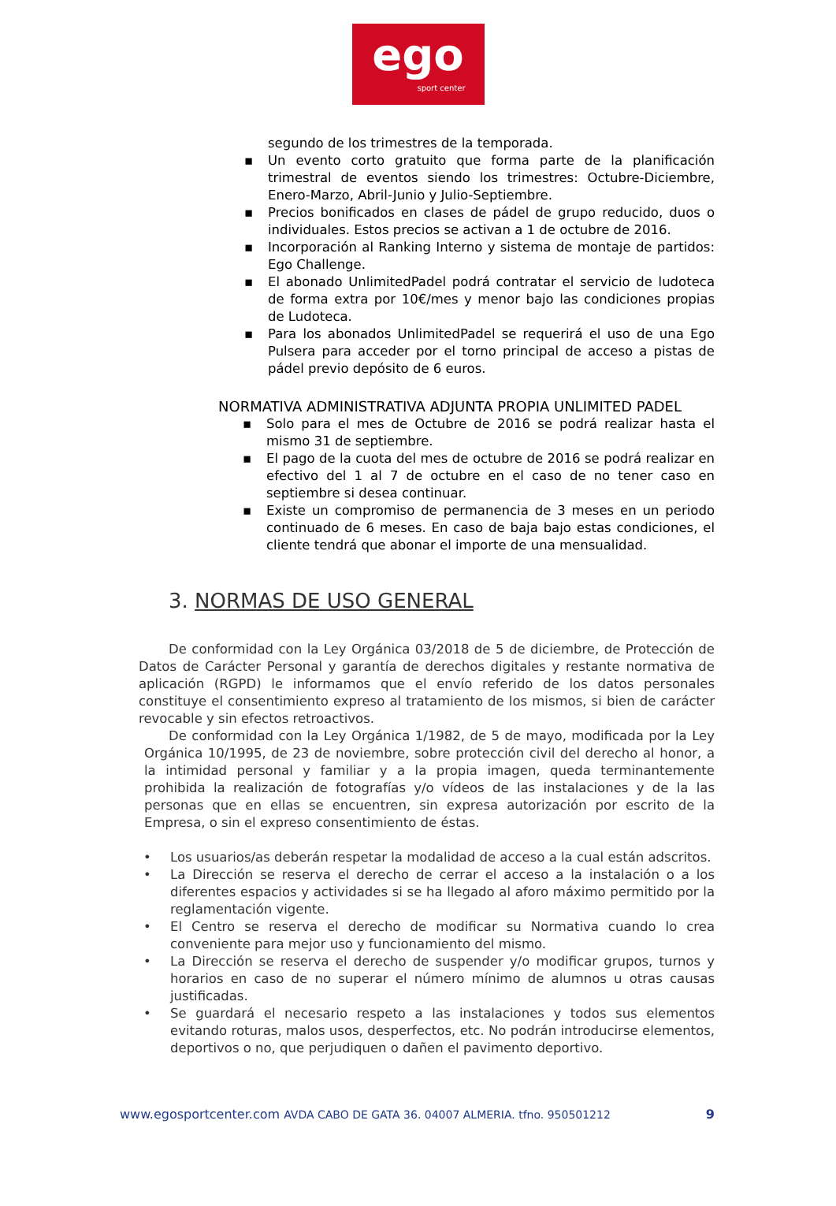ego
sport center
segundo de los trimestres de la temporada.
▪ Un evento corto gratuito que forma parte de la planificación trimestral de eventos siendo los trimestres: Octubre-Diciembre, Enero-Marzo, Abril-Junio y Julio-Septiembre.
▪ Precios bonificados en clases de pádel de grupo reducido, duos o individuales. Estos precios se activan a 1 de octubre de 2016.
▪ Incorporación al Ranking Interno y sistema de montaje de partidos: Ego Challenge.
▪ El abonado UnlimitedPadel podrá contratar el servicio de ludoteca de forma extra por 10€/mes y menor bajo las condiciones propias de Ludoteca.
▪ Para los abonados UnlimitedPadel se requerirá el uso de una Ego Pulsera para acceder por el torno principal de acceso a pistas de pádel previo depósito de 6 euros.
NORMATIVA ADMINISTRATIVA ADJUNTA PROPIA UNLIMITED PADEL
▪ Solo para el mes de Octubre de 2016 se podrá realizar hasta el mismo 31 de septiembre.
▪ El pago de la cuota del mes de octubre de 2016 se podrá realizar en efectivo del 1 al 7 de octubre en el caso de no tener caso en septiembre si desea continuar.
▪ Existe un compromiso de permanencia de 3 meses en un periodo continuado de 6 meses. En caso de baja bajo estas condiciones, el cliente tendrá que abonar el importe de una mensualidad.
3. NORMAS DE USO GENERAL
De conformidad con la Ley Orgánica 03/2018 de 5 de diciembre, de Protección de Datos de Carácter Personal y garantía de derechos digitales y restante normativa de aplicación (RGPD) le informamos que el envío referido de los datos personales constituye el consentimiento expreso al tratamiento de los mismos, si bien de carácter revocable y sin efectos retroactivos.
De conformidad con la Ley Orgánica 1/1982, de 5 de mayo, modificada por la Ley Orgánica 10/1995, de 23 de noviembre, sobre protección civil del derecho al honor, a la intimidad personal y familiar y a la propia imagen, queda terminantemente prohibida la realización de fotografías y/o vídeos de las instalaciones y de la las personas que en ellas se encuentren, sin expresa autorización por escrito de la Empresa, o sin el expreso consentimiento de éstas.
• Los usuarios/as deberán respetar la modalidad de acceso a la cual están adscritos.
• La Dirección se reserva el derecho de cerrar el acceso a la instalación o a los diferentes espacios y actividades si se ha llegado al aforo máximo permitido por la reglamentación vigente.
• El Centro se reserva el derecho de modificar su Normativa cuando lo crea conveniente para mejor uso y funcionamiento del mismo.
• La Dirección se reserva el derecho de suspender y/o modificar grupos, turnos y horarios en caso de no superar el número mínimo de alumnos u otras causas justificadas.
• Se guardará el necesario respeto a las instalaciones y todos sus elementos evitando roturas, malos usos, desperfectos, etc. No podrán introducirse elementos, deportivos o no, que perjudiquen o dañen el pavimento deportivo.
www.egosportcenter.com AVDA CABO DE GATA 36. 04007 ALMERIA. tfno. 950501212 9